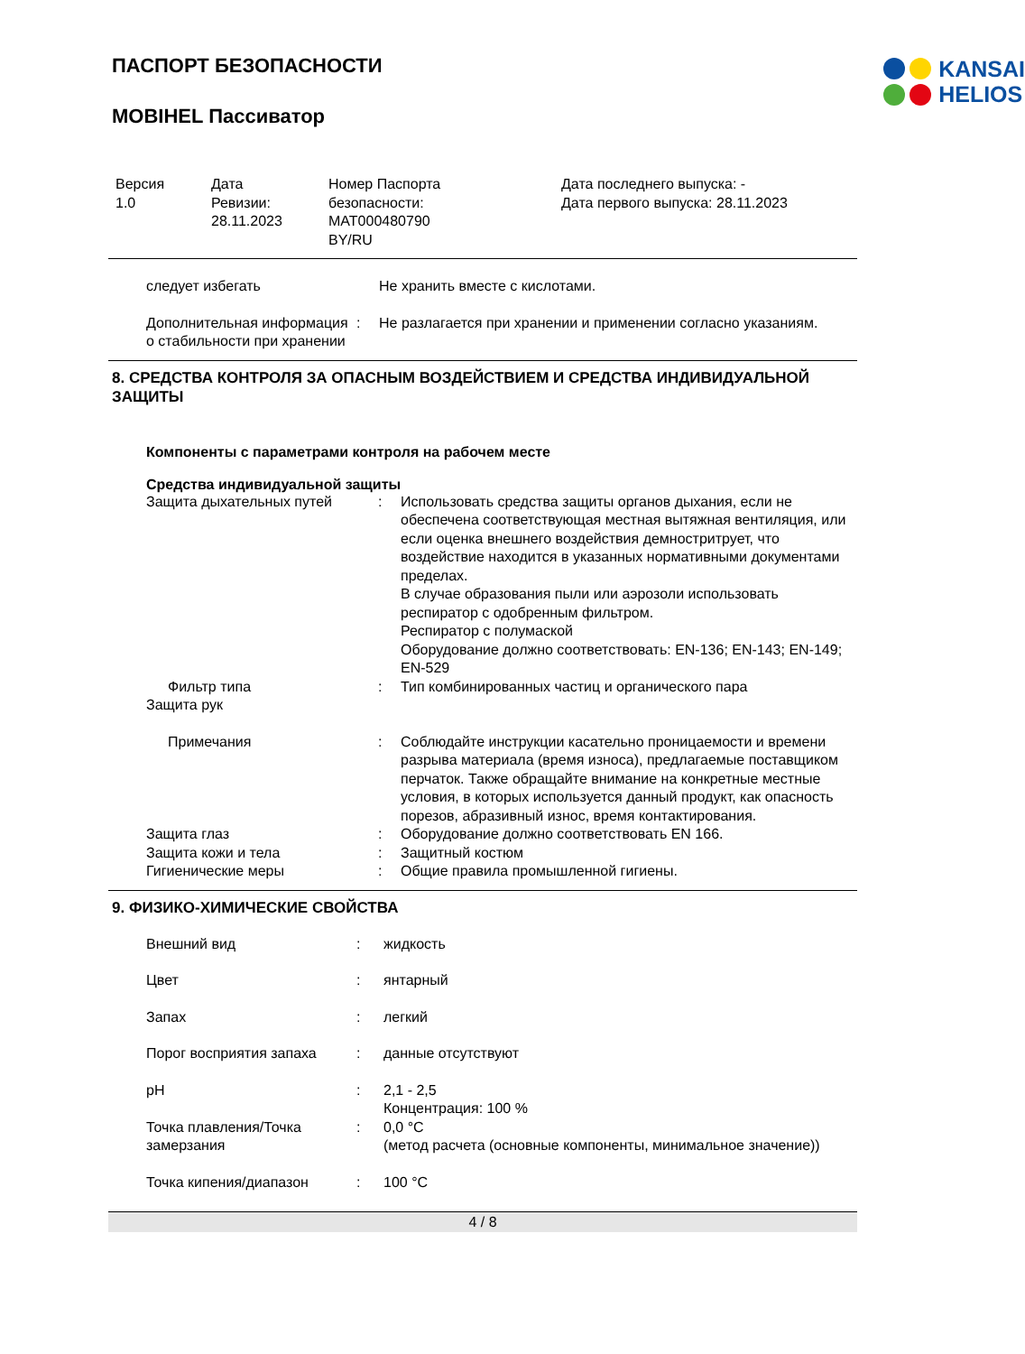KANSAI
HELIOS
ПАСПОРТ БЕЗОПАСНОСТИ
MOBIHEL Пассиватор
| Версия 1.0 | Дата Ревизии: 28.11.2023 | Номер Паспорта безопасности: MAT000480790 BY/RU | Дата последнего выпуска: - Дата первого выпуска: 28.11.2023 |
| следует избегать | | Не хранить вместе с кислотами. |
| Дополнительная информация о стабильности при хранении | : | Не разлагается при хранении и применении согласно указаниям. |
8. СРЕДСТВА КОНТРОЛЯ ЗА ОПАСНЫМ ВОЗДЕЙСТВИЕМ И СРЕДСТВА ИНДИВИДУАЛЬНОЙ ЗАЩИТЫ
Компоненты с параметрами контроля на рабочем месте
Средства индивидуальной защиты
| Защита дыхательных путей | : | Использовать средства защиты органов дыхания, если не обеспечена соответствующая местная вытяжная вентиляция, или если оценка внешнего воздействия демностритрует, что воздействие находится в указанных нормативными документами пределах. В случае образования пыли или аэрозоли использовать респиратор с одобренным фильтром. Респиратор с полумаской Оборудование должно соответствовать: EN-136; EN-143; EN-149; EN-529 |
| Фильтр типа | : | Тип комбинированных частиц и органического пара |
| Защита рук | | |
| Примечания | : | Соблюдайте инструкции касательно проницаемости и времени разрыва материала (время износа), предлагаемые поставщиком перчаток. Также обращайте внимание на конкретные местные условия, в которых используется данный продукт, как опасность порезов, абразивный износ, время контактирования. |
| Защита глаз | : | Оборудование должно соответствовать EN 166. |
| Защита кожи и тела | : | Защитный костюм |
| Гигиенические меры | : | Общие правила промышленной гигиены. |
9. ФИЗИКО-ХИМИЧЕСКИЕ СВОЙСТВА
| Внешний вид | : | жидкость |
| Цвет | : | янтарный |
| Запах | : | легкий |
| Порог восприятия запаха | : | данные отсутствуют |
| pH | : | 2,1 - 2,5 Концентрация: 100 % |
| Точка плавления/Точка замерзания | : | 0,0 °C (метод расчета (основные компоненты, минимальное значение)) |
| Точка кипения/диапазон | : | 100 °C |
4 / 8